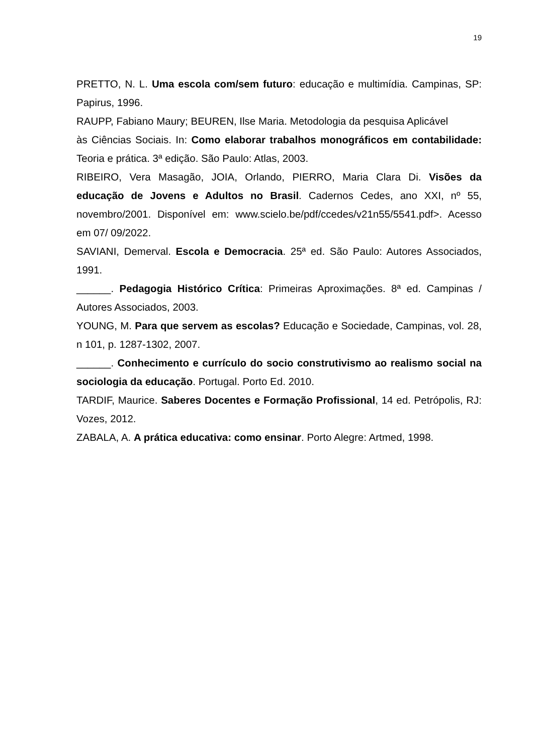19
PRETTO, N. L. Uma escola com/sem futuro: educação e multimídia. Campinas, SP: Papirus, 1996.
RAUPP, Fabiano Maury; BEUREN, Ilse Maria. Metodologia da pesquisa Aplicável
às Ciências Sociais. In: Como elaborar trabalhos monográficos em contabilidade: Teoria e prática. 3ª edição. São Paulo: Atlas, 2003.
RIBEIRO, Vera Masagão, JOIA, Orlando, PIERRO, Maria Clara Di. Visões da educação de Jovens e Adultos no Brasil. Cadernos Cedes, ano XXI, nº 55, novembro/2001. Disponível em: www.scielo.be/pdf/ccedes/v21n55/5541.pdf>. Acesso em 07/ 09/2022.
SAVIANI, Demerval. Escola e Democracia. 25ª ed. São Paulo: Autores Associados, 1991.
______. Pedagogia Histórico Crítica: Primeiras Aproximações. 8ª ed. Campinas / Autores Associados, 2003.
YOUNG, M. Para que servem as escolas? Educação e Sociedade, Campinas, vol. 28, n 101, p. 1287-1302, 2007.
______. Conhecimento e currículo do socio construtivismo ao realismo social na sociologia da educação. Portugal. Porto Ed. 2010.
TARDIF, Maurice. Saberes Docentes e Formação Profissional, 14 ed. Petrópolis, RJ: Vozes, 2012.
ZABALA, A. A prática educativa: como ensinar. Porto Alegre: Artmed, 1998.